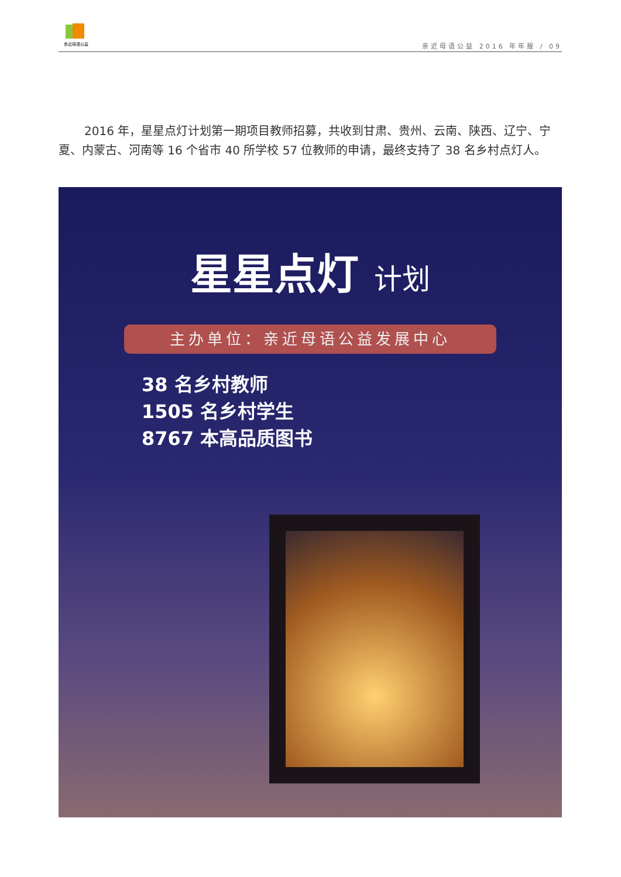亲近母语公益
亲近母语公益 2016 年年报 / 09
2016 年，星星点灯计划第一期项目教师招募，共收到甘肃、贵州、云南、陕西、辽宁、宁夏、内蒙古、河南等 16 个省市 40 所学校 57 位教师的申请，最终支持了 38 名乡村点灯人。
星星点灯 计划
主办单位：亲近母语公益发展中心
38 名乡村教师
1505 名乡村学生
8767 本高品质图书